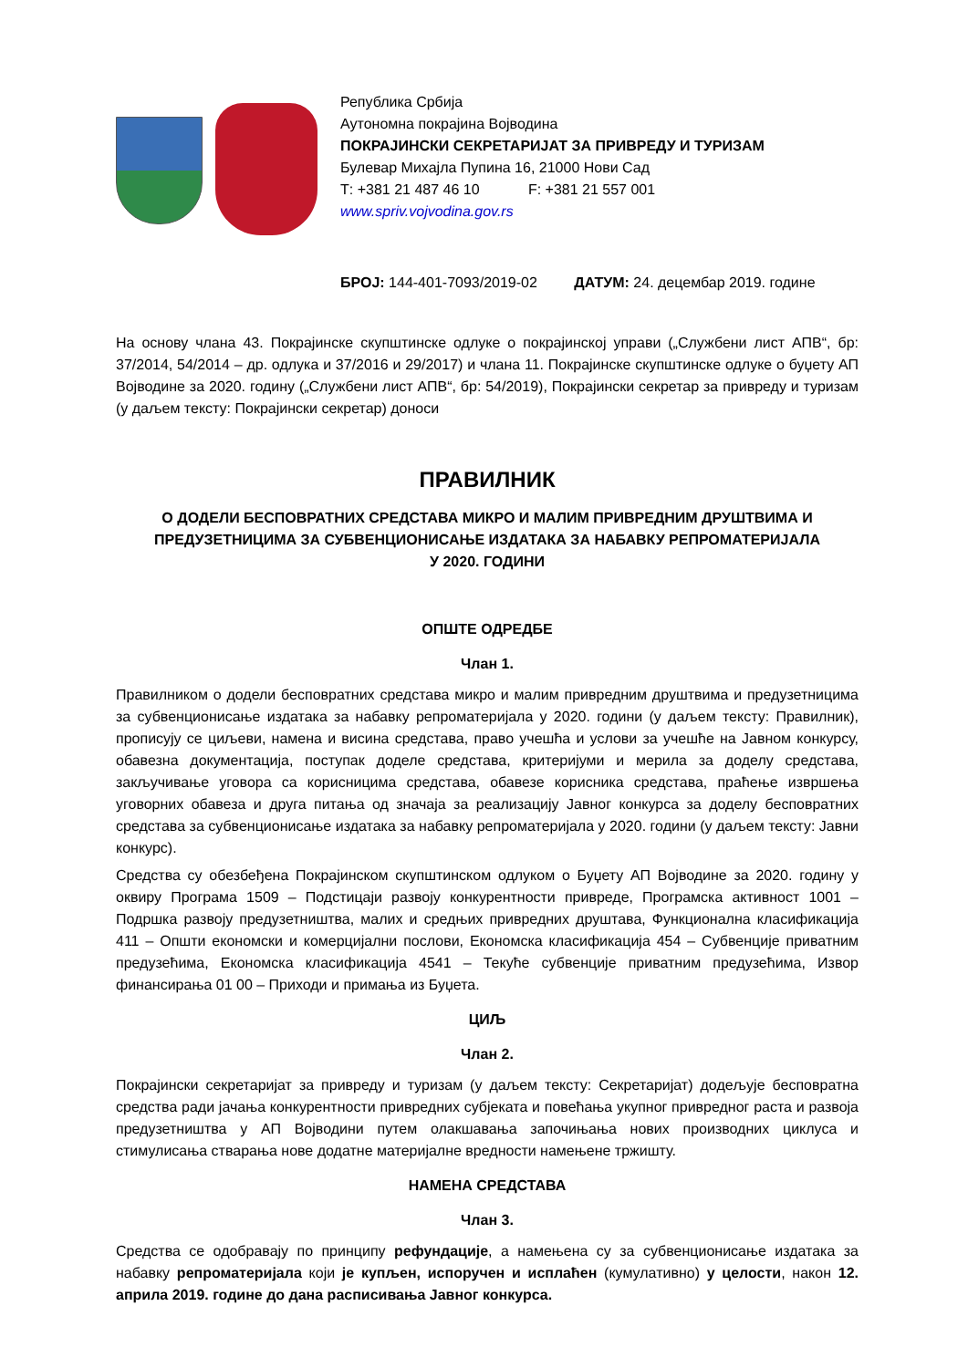Република Србија
Аутономна покрајина Војводина
ПОКРАЈИНСКИ СЕКРЕТАРИЈАТ ЗА ПРИВРЕДУ И ТУРИЗАМ
Булевар Михајла Пупина 16, 21000 Нови Сад
Т: +381 21 487 46 10 F: +381 21 557 001
www.spriv.vojvodina.gov.rs
БРОЈ: 144-401-7093/2019-02 ДАТУМ: 24. децембар 2019. године
На основу члана 43. Покрајинске скупштинске одлуке о покрајинској управи („Службени лист АПВ“, бр: 37/2014, 54/2014 – др. одлука и 37/2016 и 29/2017) и члана 11. Покрајинске скупштинске одлуке о буџету АП Војводине за 2020. годину („Службени лист АПВ“, бр: 54/2019), Покрајински секретар за привреду и туризам (у даљем тексту: Покрајински секретар) доноси
ПРАВИЛНИК
О ДОДЕЛИ БЕСПОВРАТНИХ СРЕДСТАВА МИКРО И МАЛИМ ПРИВРЕДНИМ ДРУШТВИМА И ПРЕДУЗЕТНИЦИМА ЗА СУБВЕНЦИОНИСАЊЕ ИЗДАТАКА ЗА НАБАВКУ РЕПРОМАТЕРИЈАЛА
У 2020. ГОДИНИ
ОПШТЕ ОДРЕДБЕ
Члан 1.
Правилником о додели бесповратних средстава микро и малим привредним друштвима и предузетницима за субвенционисање издатака за набавку репроматеријала у 2020. години (у даљем тексту: Правилник), прописују се циљеви, намена и висина средстава, право учешћа и услови за учешће на Јавном конкурсу, обавезна документација, поступак доделе средстава, критеријуми и мерила за доделу средстава, закључивање уговора са корисницима средстава, обавезе корисника средстава, праћење извршења уговорних обавеза и друга питања од значаја за реализацију Јавног конкурса за доделу бесповратних средстава за субвенционисање издатака за набавку репроматеријала у 2020. години (у даљем тексту: Јавни конкурс).
Средства су обезбеђена Покрајинском скупштинском одлуком о Буџету АП Војводине за 2020. годину у оквиру Програма 1509 – Подстицаји развоју конкурентности привреде, Програмска активност 1001 – Подршка развоју предузетништва, малих и средњих привредних друштава, Функционална класификација 411 – Општи економски и комерцијални послови, Економска класификација 454 – Субвенције приватним предузећима, Економска класификација 4541 – Текуће субвенције приватним предузећима, Извор финансирања 01 00 – Приходи и примања из Буџета.
ЦИЉ
Члан 2.
Покрајински секретаријат за привреду и туризам (у даљем тексту: Секретаријат) додељује бесповратна средства ради јачања конкурентности привредних субјеката и повећања укупног привредног раста и развоја предузетништва у АП Војводини путем олакшавања започињања нових производних циклуса и стимулисања стварања нове додатне материјалне вредности намењене тржишту.
НАМЕНА СРЕДСТАВА
Члан 3.
Средства се одобравају по принципу рефундације, а намењена су за субвенционисање издатака за набавку репроматеријала који је купљен, испоручен и исплаћен (кумулативно) у целости, након 12. априла 2019. године до дана расписивања Јавног конкурса.